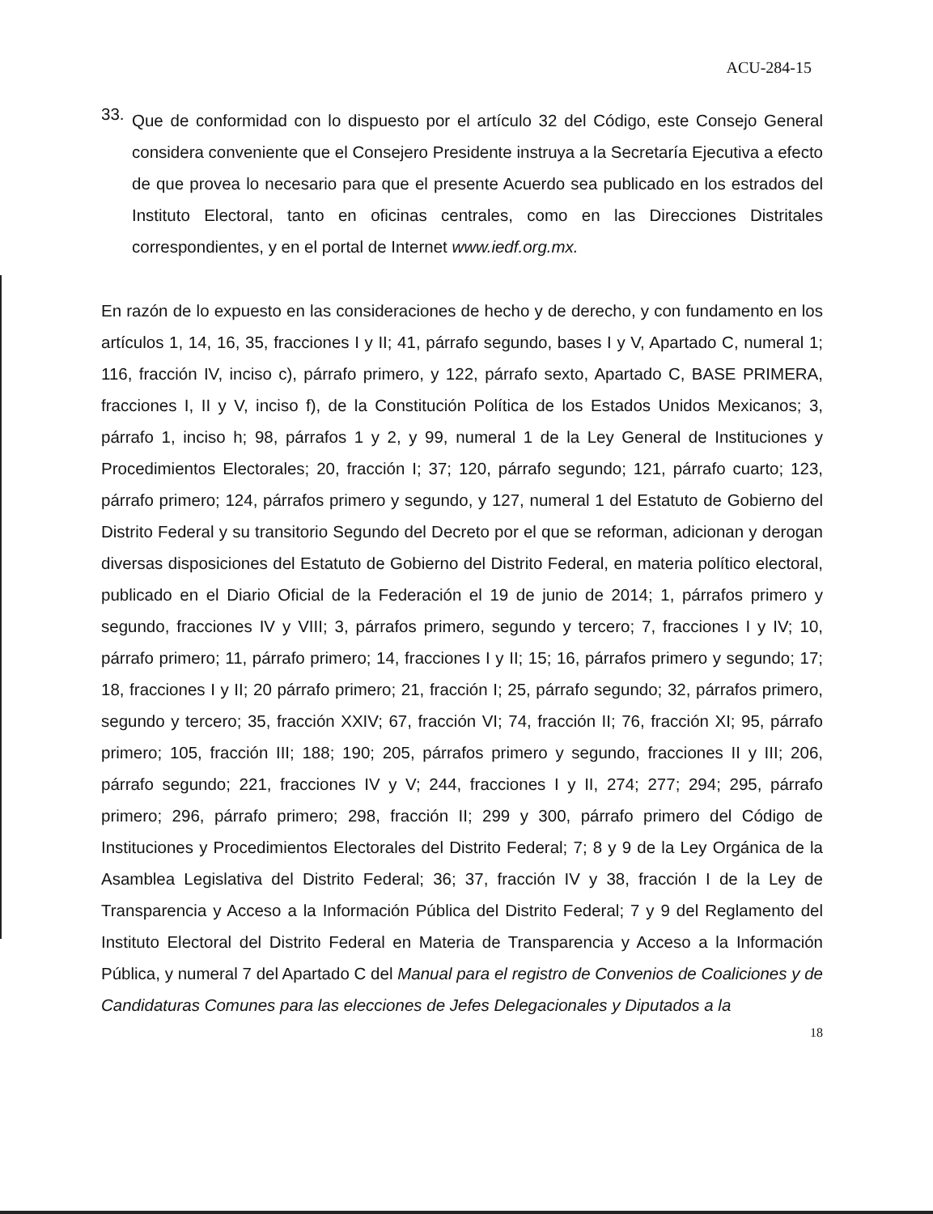ACU-284-15
33.
Que de conformidad con lo dispuesto por el artículo 32 del Código, este Consejo General considera conveniente que el Consejero Presidente instruya a la Secretaría Ejecutiva a efecto de que provea lo necesario para que el presente Acuerdo sea publicado en los estrados del Instituto Electoral, tanto en oficinas centrales, como en las Direcciones Distritales correspondientes, y en el portal de Internet www.iedf.org.mx.
En razón de lo expuesto en las consideraciones de hecho y de derecho, y con fundamento en los artículos 1, 14, 16, 35, fracciones I y II; 41, párrafo segundo, bases I y V, Apartado C, numeral 1; 116, fracción IV, inciso c), párrafo primero, y 122, párrafo sexto, Apartado C, BASE PRIMERA, fracciones I, II y V, inciso f), de la Constitución Política de los Estados Unidos Mexicanos; 3, párrafo 1, inciso h; 98, párrafos 1 y 2, y 99, numeral 1 de la Ley General de Instituciones y Procedimientos Electorales; 20, fracción I; 37; 120, párrafo segundo; 121, párrafo cuarto; 123, párrafo primero; 124, párrafos primero y segundo, y 127, numeral 1 del Estatuto de Gobierno del Distrito Federal y su transitorio Segundo del Decreto por el que se reforman, adicionan y derogan diversas disposiciones del Estatuto de Gobierno del Distrito Federal, en materia político electoral, publicado en el Diario Oficial de la Federación el 19 de junio de 2014; 1, párrafos primero y segundo, fracciones IV y VIII; 3, párrafos primero, segundo y tercero; 7, fracciones I y IV; 10, párrafo primero; 11, párrafo primero; 14, fracciones I y II; 15; 16, párrafos primero y segundo; 17; 18, fracciones I y II; 20 párrafo primero; 21, fracción I; 25, párrafo segundo; 32, párrafos primero, segundo y tercero; 35, fracción XXIV; 67, fracción VI; 74, fracción II; 76, fracción XI; 95, párrafo primero; 105, fracción III; 188; 190; 205, párrafos primero y segundo, fracciones II y III; 206, párrafo segundo; 221, fracciones IV y V; 244, fracciones I y II, 274; 277; 294; 295, párrafo primero; 296, párrafo primero; 298, fracción II; 299 y 300, párrafo primero del Código de Instituciones y Procedimientos Electorales del Distrito Federal; 7; 8 y 9 de la Ley Orgánica de la Asamblea Legislativa del Distrito Federal; 36; 37, fracción IV y 38, fracción I de la Ley de Transparencia y Acceso a la Información Pública del Distrito Federal; 7 y 9 del Reglamento del Instituto Electoral del Distrito Federal en Materia de Transparencia y Acceso a la Información Pública, y numeral 7 del Apartado C del Manual para el registro de Convenios de Coaliciones y de Candidaturas Comunes para las elecciones de Jefes Delegacionales y Diputados a la
18